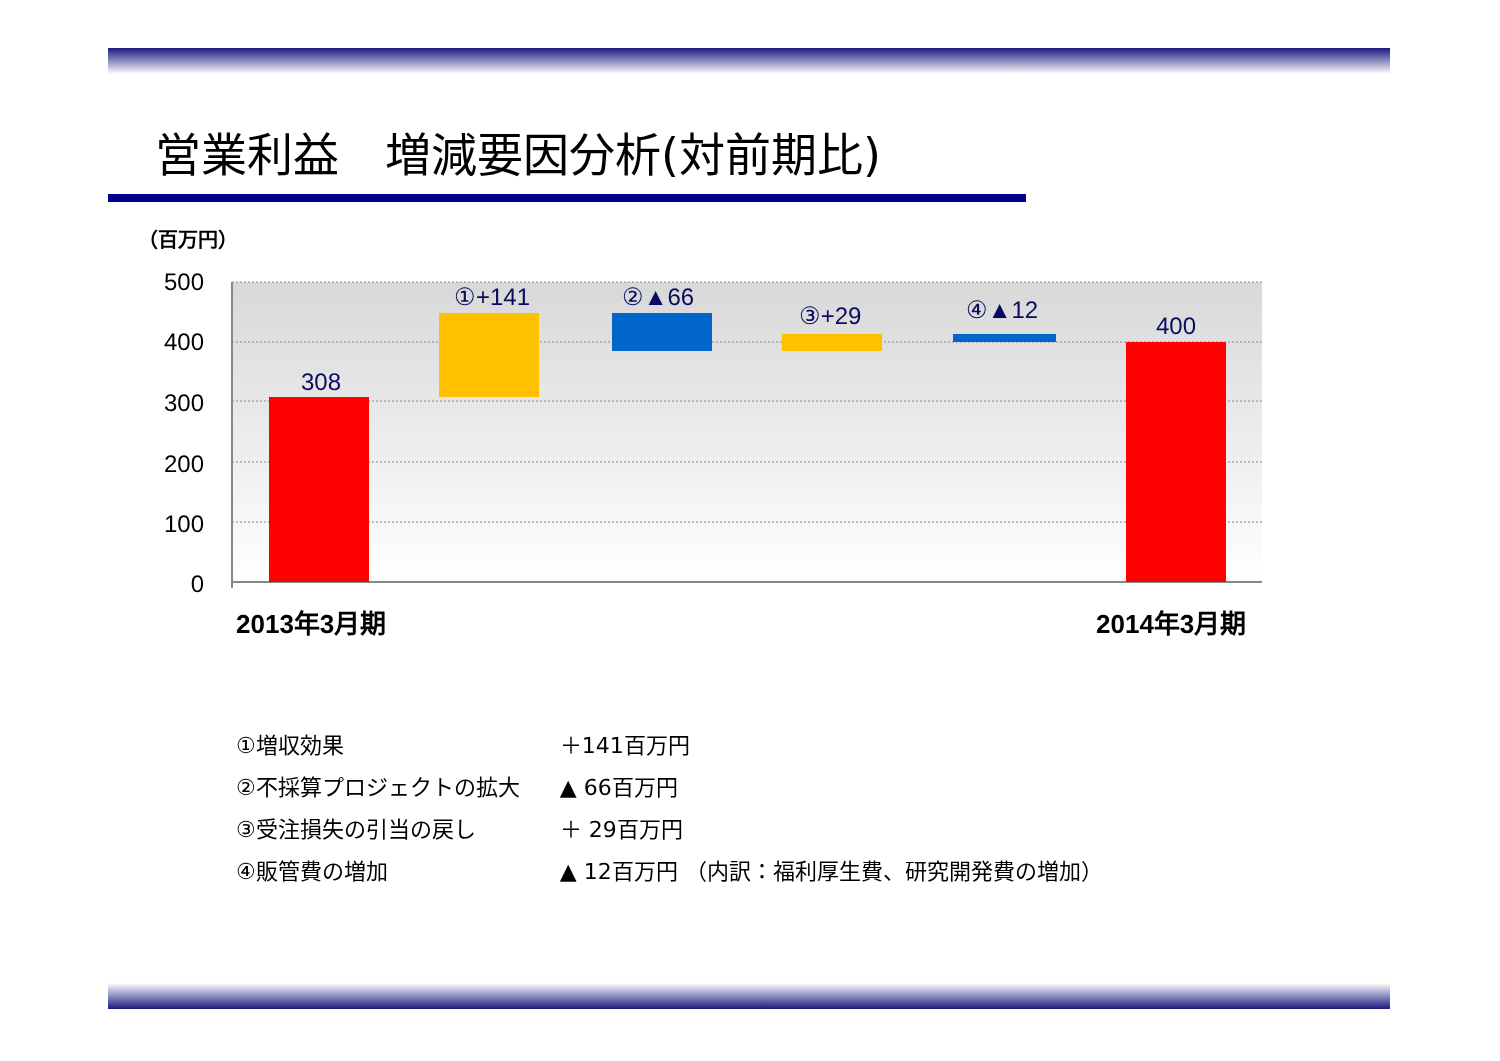営業利益　増減要因分析(対前期比)
（百万円）
500
400
300
200
100
0
308
①+141
②▲66
③+29
④▲12
400
2013年3月期
2014年3月期
| ①増収効果 | ＋141百万円 |
| ②不採算プロジェクトの拡大 | ▲ 66百万円 |
| ③受注損失の引当の戻し | ＋ 29百万円 |
| ④販管費の増加 | ▲ 12百万円 （内訳：福利厚生費、研究開発費の増加） |